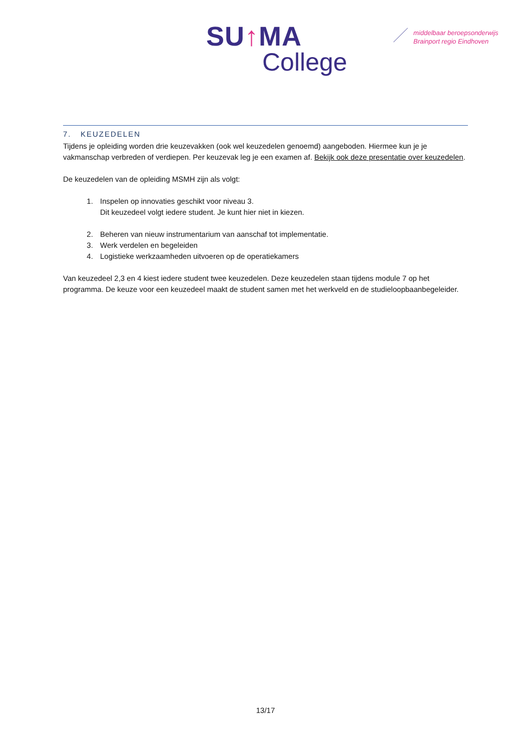SU↑MA
College
middelbaar beroepsonderwijs
Brainport regio Eindhoven
7. KEUZEDELEN
Tijdens je opleiding worden drie keuzevakken (ook wel keuzedelen genoemd) aangeboden. Hiermee kun je je vakmanschap verbreden of verdiepen. Per keuzevak leg je een examen af. Bekijk ook deze presentatie over keuzedelen.
De keuzedelen van de opleiding MSMH zijn als volgt:
1. Inspelen op innovaties geschikt voor niveau 3.
Dit keuzedeel volgt iedere student. Je kunt hier niet in kiezen.
2. Beheren van nieuw instrumentarium van aanschaf tot implementatie.
3. Werk verdelen en begeleiden
4. Logistieke werkzaamheden uitvoeren op de operatiekamers
Van keuzedeel 2,3 en 4 kiest iedere student twee keuzedelen. Deze keuzedelen staan tijdens module 7 op het programma. De keuze voor een keuzedeel maakt de student samen met het werkveld en de studieloopbaanbegeleider.
13/17